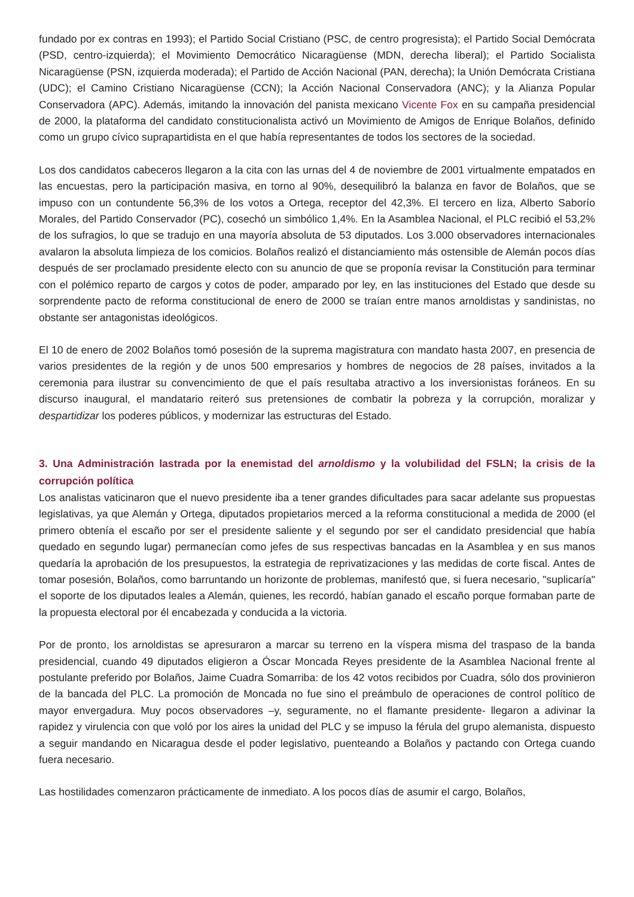fundado por ex contras en 1993); el Partido Social Cristiano (PSC, de centro progresista); el Partido Social Demócrata (PSD, centro-izquierda); el Movimiento Democrático Nicaragüense (MDN, derecha liberal); el Partido Socialista Nicaragüense (PSN, izquierda moderada); el Partido de Acción Nacional (PAN, derecha); la Unión Demócrata Cristiana (UDC); el Camino Cristiano Nicaragüense (CCN); la Acción Nacional Conservadora (ANC); y la Alianza Popular Conservadora (APC). Además, imitando la innovación del panista mexicano Vicente Fox en su campaña presidencial de 2000, la plataforma del candidato constitucionalista activó un Movimiento de Amigos de Enrique Bolaños, definido como un grupo cívico suprapartidista en el que había representantes de todos los sectores de la sociedad.
Los dos candidatos cabeceros llegaron a la cita con las urnas del 4 de noviembre de 2001 virtualmente empatados en las encuestas, pero la participación masiva, en torno al 90%, desequilibró la balanza en favor de Bolaños, que se impuso con un contundente 56,3% de los votos a Ortega, receptor del 42,3%. El tercero en liza, Alberto Saborío Morales, del Partido Conservador (PC), cosechó un simbólico 1,4%. En la Asamblea Nacional, el PLC recibió el 53,2% de los sufragios, lo que se tradujo en una mayoría absoluta de 53 diputados. Los 3.000 observadores internacionales avalaron la absoluta limpieza de los comicios. Bolaños realizó el distanciamiento más ostensible de Alemán pocos días después de ser proclamado presidente electo con su anuncio de que se proponía revisar la Constitución para terminar con el polémico reparto de cargos y cotos de poder, amparado por ley, en las instituciones del Estado que desde su sorprendente pacto de reforma constitucional de enero de 2000 se traían entre manos arnoldistas y sandinistas, no obstante ser antagonistas ideológicos.
El 10 de enero de 2002 Bolaños tomó posesión de la suprema magistratura con mandato hasta 2007, en presencia de varios presidentes de la región y de unos 500 empresarios y hombres de negocios de 28 países, invitados a la ceremonia para ilustrar su convencimiento de que el país resultaba atractivo a los inversionistas foráneos. En su discurso inaugural, el mandatario reiteró sus pretensiones de combatir la pobreza y la corrupción, moralizar y despartidizar los poderes públicos, y modernizar las estructuras del Estado.
3. Una Administración lastrada por la enemistad del arnoldismo y la volubilidad del FSLN; la crisis de la corrupción política
Los analistas vaticinaron que el nuevo presidente iba a tener grandes dificultades para sacar adelante sus propuestas legislativas, ya que Alemán y Ortega, diputados propietarios merced a la reforma constitucional a medida de 2000 (el primero obtenía el escaño por ser el presidente saliente y el segundo por ser el candidato presidencial que había quedado en segundo lugar) permanecían como jefes de sus respectivas bancadas en la Asamblea y en sus manos quedaría la aprobación de los presupuestos, la estrategia de reprivatizaciones y las medidas de corte fiscal. Antes de tomar posesión, Bolaños, como barruntando un horizonte de problemas, manifestó que, si fuera necesario, "suplicaría" el soporte de los diputados leales a Alemán, quienes, les recordó, habían ganado el escaño porque formaban parte de la propuesta electoral por él encabezada y conducida a la victoria.
Por de pronto, los arnoldistas se apresuraron a marcar su terreno en la víspera misma del traspaso de la banda presidencial, cuando 49 diputados eligieron a Óscar Moncada Reyes presidente de la Asamblea Nacional frente al postulante preferido por Bolaños, Jaime Cuadra Somarriba: de los 42 votos recibidos por Cuadra, sólo dos provinieron de la bancada del PLC. La promoción de Moncada no fue sino el preámbulo de operaciones de control político de mayor envergadura. Muy pocos observadores –y, seguramente, no el flamante presidente- llegaron a adivinar la rapidez y virulencia con que voló por los aires la unidad del PLC y se impuso la férula del grupo alemanista, dispuesto a seguir mandando en Nicaragua desde el poder legislativo, puenteando a Bolaños y pactando con Ortega cuando fuera necesario.
Las hostilidades comenzaron prácticamente de inmediato. A los pocos días de asumir el cargo, Bolaños,